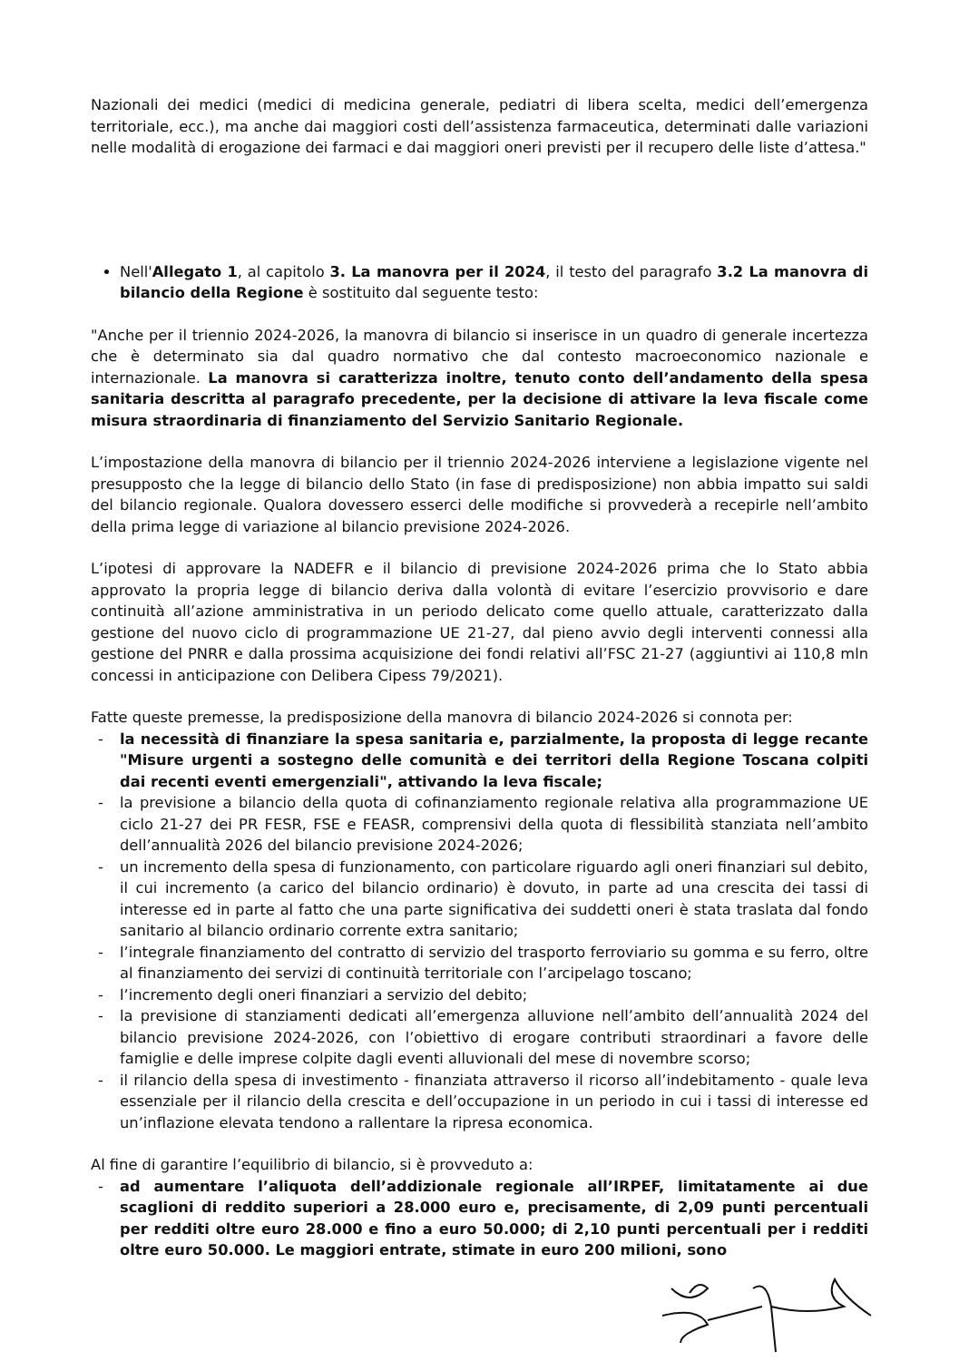Nazionali dei medici (medici di medicina generale, pediatri di libera scelta, medici dell’emergenza territoriale, ecc.), ma anche dai maggiori costi dell’assistenza farmaceutica, determinati dalle variazioni nelle modalità di erogazione dei farmaci e dai maggiori oneri previsti per il recupero delle liste d’attesa."
Nell'Allegato 1, al capitolo 3. La manovra per il 2024, il testo del paragrafo 3.2 La manovra di bilancio della Regione è sostituito dal seguente testo:
"Anche per il triennio 2024-2026, la manovra di bilancio si inserisce in un quadro di generale incertezza che è determinato sia dal quadro normativo che dal contesto macroeconomico nazionale e internazionale. La manovra si caratterizza inoltre, tenuto conto dell’andamento della spesa sanitaria descritta al paragrafo precedente, per la decisione di attivare la leva fiscale come misura straordinaria di finanziamento del Servizio Sanitario Regionale.
L’impostazione della manovra di bilancio per il triennio 2024-2026 interviene a legislazione vigente nel presupposto che la legge di bilancio dello Stato (in fase di predisposizione) non abbia impatto sui saldi del bilancio regionale. Qualora dovessero esserci delle modifiche si provvederà a recepirle nell’ambito della prima legge di variazione al bilancio previsione 2024-2026.
L’ipotesi di approvare la NADEFR e il bilancio di previsione 2024-2026 prima che lo Stato abbia approvato la propria legge di bilancio deriva dalla volontà di evitare l’esercizio provvisorio e dare continuità all’azione amministrativa in un periodo delicato come quello attuale, caratterizzato dalla gestione del nuovo ciclo di programmazione UE 21-27, dal pieno avvio degli interventi connessi alla gestione del PNRR e dalla prossima acquisizione dei fondi relativi all’FSC 21-27 (aggiuntivi ai 110,8 mln concessi in anticipazione con Delibera Cipess 79/2021).
Fatte queste premesse, la predisposizione della manovra di bilancio 2024-2026 si connota per:
- la necessità di finanziare la spesa sanitaria e, parzialmente, la proposta di legge recante "Misure urgenti a sostegno delle comunità e dei territori della Regione Toscana colpiti dai recenti eventi emergenziali", attivando la leva fiscale;
- la previsione a bilancio della quota di cofinanziamento regionale relativa alla programmazione UE ciclo 21-27 dei PR FESR, FSE e FEASR, comprensivi della quota di flessibilità stanziata nell’ambito dell’annualità 2026 del bilancio previsione 2024-2026;
- un incremento della spesa di funzionamento, con particolare riguardo agli oneri finanziari sul debito, il cui incremento (a carico del bilancio ordinario) è dovuto, in parte ad una crescita dei tassi di interesse ed in parte al fatto che una parte significativa dei suddetti oneri è stata traslata dal fondo sanitario al bilancio ordinario corrente extra sanitario;
- l’integrale finanziamento del contratto di servizio del trasporto ferroviario su gomma e su ferro, oltre al finanziamento dei servizi di continuità territoriale con l’arcipelago toscano;
- l’incremento degli oneri finanziari a servizio del debito;
- la previsione di stanziamenti dedicati all’emergenza alluvione nell’ambito dell’annualità 2024 del bilancio previsione 2024-2026, con l’obiettivo di erogare contributi straordinari a favore delle famiglie e delle imprese colpite dagli eventi alluvionali del mese di novembre scorso;
- il rilancio della spesa di investimento - finanziata attraverso il ricorso all’indebitamento - quale leva essenziale per il rilancio della crescita e dell’occupazione in un periodo in cui i tassi di interesse ed un’inflazione elevata tendono a rallentare la ripresa economica.
Al fine di garantire l’equilibrio di bilancio, si è provveduto a:
- ad aumentare l’aliquota dell’addizionale regionale all’IRPEF, limitatamente ai due scaglioni di reddito superiori a 28.000 euro e, precisamente, di 2,09 punti percentuali per redditi oltre euro 28.000 e fino a euro 50.000; di 2,10 punti percentuali per i redditi oltre euro 50.000. Le maggiori entrate, stimate in euro 200 milioni, sono